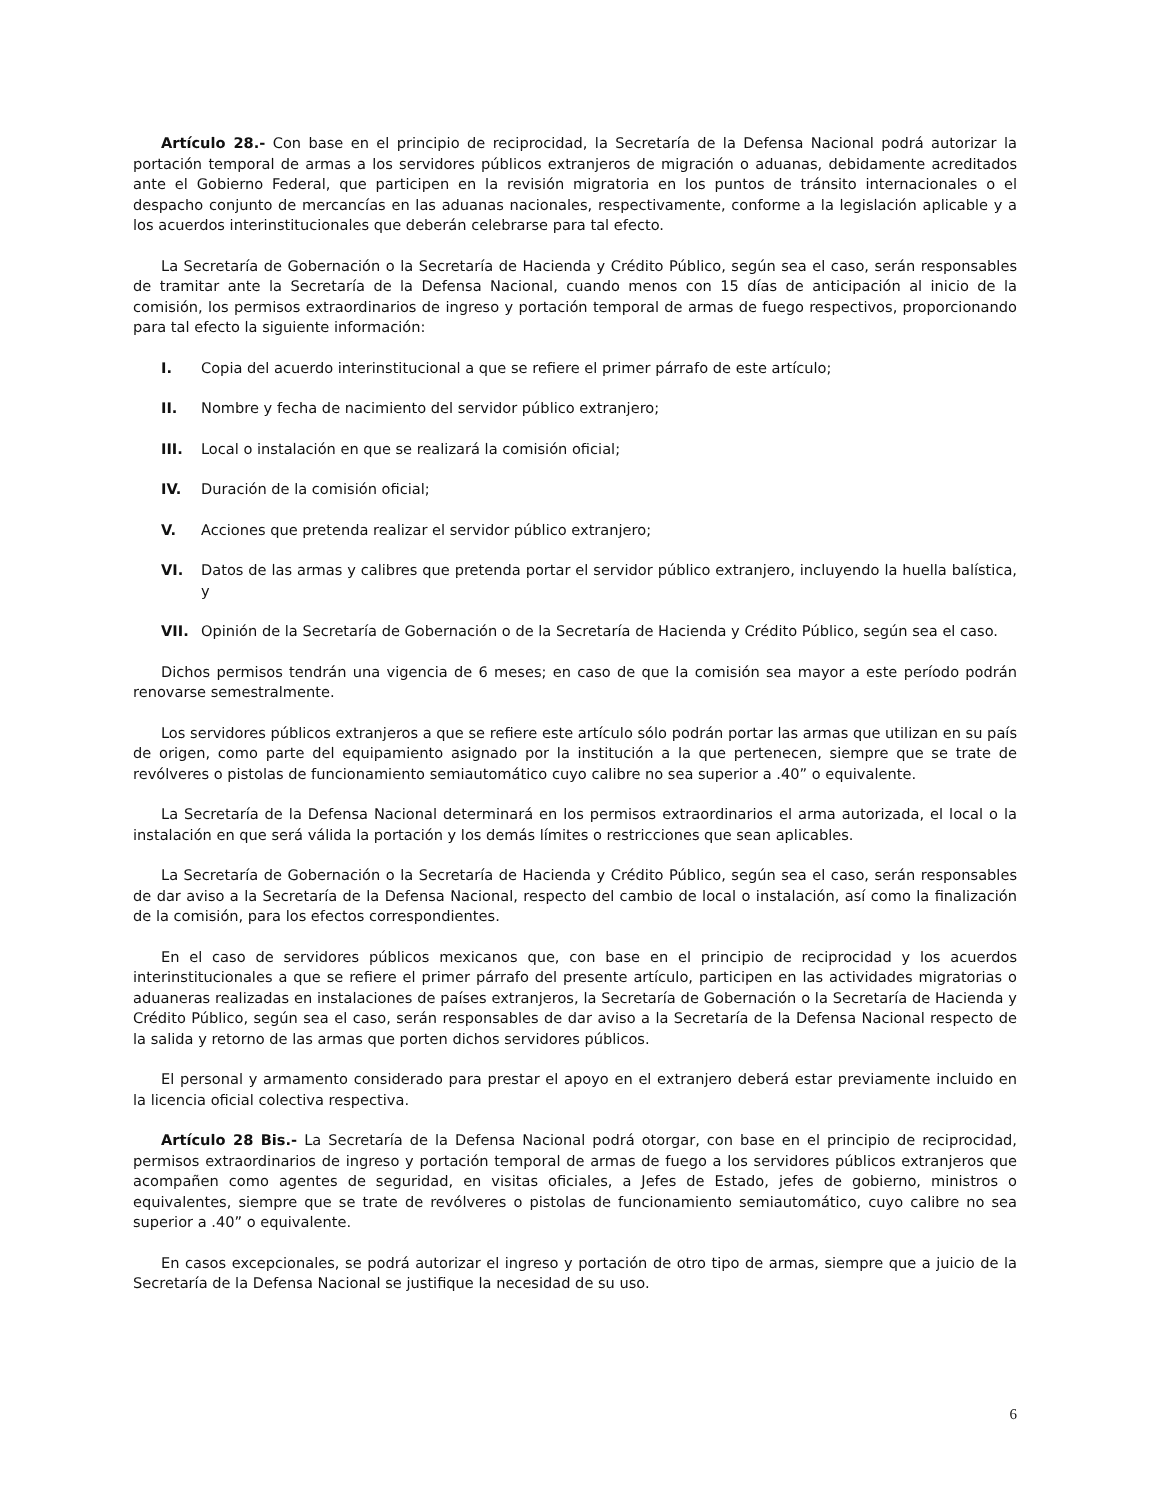Artículo 28.- Con base en el principio de reciprocidad, la Secretaría de la Defensa Nacional podrá autorizar la portación temporal de armas a los servidores públicos extranjeros de migración o aduanas, debidamente acreditados ante el Gobierno Federal, que participen en la revisión migratoria en los puntos de tránsito internacionales o el despacho conjunto de mercancías en las aduanas nacionales, respectivamente, conforme a la legislación aplicable y a los acuerdos interinstitucionales que deberán celebrarse para tal efecto.
La Secretaría de Gobernación o la Secretaría de Hacienda y Crédito Público, según sea el caso, serán responsables de tramitar ante la Secretaría de la Defensa Nacional, cuando menos con 15 días de anticipación al inicio de la comisión, los permisos extraordinarios de ingreso y portación temporal de armas de fuego respectivos, proporcionando para tal efecto la siguiente información:
I. Copia del acuerdo interinstitucional a que se refiere el primer párrafo de este artículo;
II. Nombre y fecha de nacimiento del servidor público extranjero;
III. Local o instalación en que se realizará la comisión oficial;
IV. Duración de la comisión oficial;
V. Acciones que pretenda realizar el servidor público extranjero;
VI. Datos de las armas y calibres que pretenda portar el servidor público extranjero, incluyendo la huella balística, y
VII. Opinión de la Secretaría de Gobernación o de la Secretaría de Hacienda y Crédito Público, según sea el caso.
Dichos permisos tendrán una vigencia de 6 meses; en caso de que la comisión sea mayor a este período podrán renovarse semestralmente.
Los servidores públicos extranjeros a que se refiere este artículo sólo podrán portar las armas que utilizan en su país de origen, como parte del equipamiento asignado por la institución a la que pertenecen, siempre que se trate de revólveres o pistolas de funcionamiento semiautomático cuyo calibre no sea superior a .40” o equivalente.
La Secretaría de la Defensa Nacional determinará en los permisos extraordinarios el arma autorizada, el local o la instalación en que será válida la portación y los demás límites o restricciones que sean aplicables.
La Secretaría de Gobernación o la Secretaría de Hacienda y Crédito Público, según sea el caso, serán responsables de dar aviso a la Secretaría de la Defensa Nacional, respecto del cambio de local o instalación, así como la finalización de la comisión, para los efectos correspondientes.
En el caso de servidores públicos mexicanos que, con base en el principio de reciprocidad y los acuerdos interinstitucionales a que se refiere el primer párrafo del presente artículo, participen en las actividades migratorias o aduaneras realizadas en instalaciones de países extranjeros, la Secretaría de Gobernación o la Secretaría de Hacienda y Crédito Público, según sea el caso, serán responsables de dar aviso a la Secretaría de la Defensa Nacional respecto de la salida y retorno de las armas que porten dichos servidores públicos.
El personal y armamento considerado para prestar el apoyo en el extranjero deberá estar previamente incluido en la licencia oficial colectiva respectiva.
Artículo 28 Bis.- La Secretaría de la Defensa Nacional podrá otorgar, con base en el principio de reciprocidad, permisos extraordinarios de ingreso y portación temporal de armas de fuego a los servidores públicos extranjeros que acompañen como agentes de seguridad, en visitas oficiales, a Jefes de Estado, jefes de gobierno, ministros o equivalentes, siempre que se trate de revólveres o pistolas de funcionamiento semiautomático, cuyo calibre no sea superior a .40” o equivalente.
En casos excepcionales, se podrá autorizar el ingreso y portación de otro tipo de armas, siempre que a juicio de la Secretaría de la Defensa Nacional se justifique la necesidad de su uso.
6